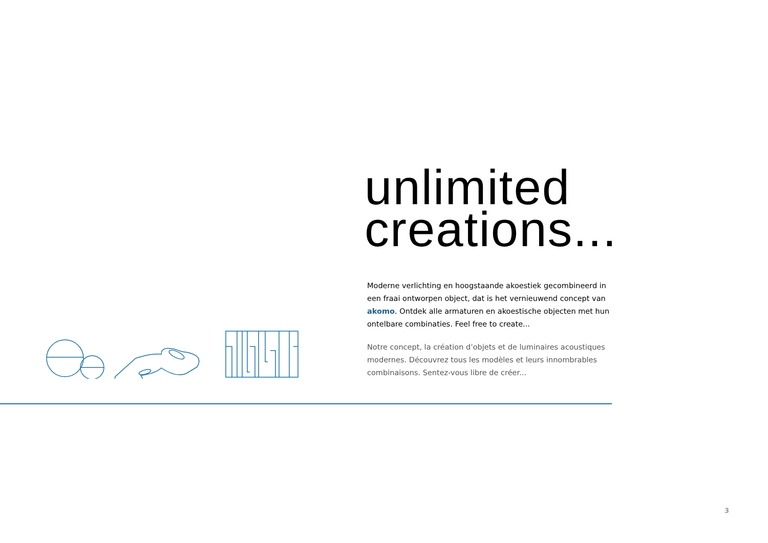unlimited
creations...
Moderne verlichting en hoogstaande akoestiek gecombineerd in een fraai ontworpen object, dat is het vernieuwend concept van akomo. Ontdek alle armaturen en akoestische objecten met hun ontelbare combinaties. Feel free to create...
Notre concept, la création d’objets et de luminaires acoustiques modernes. Découvrez tous les modèles et leurs innombrables combinaisons. Sentez-vous libre de créer...
3